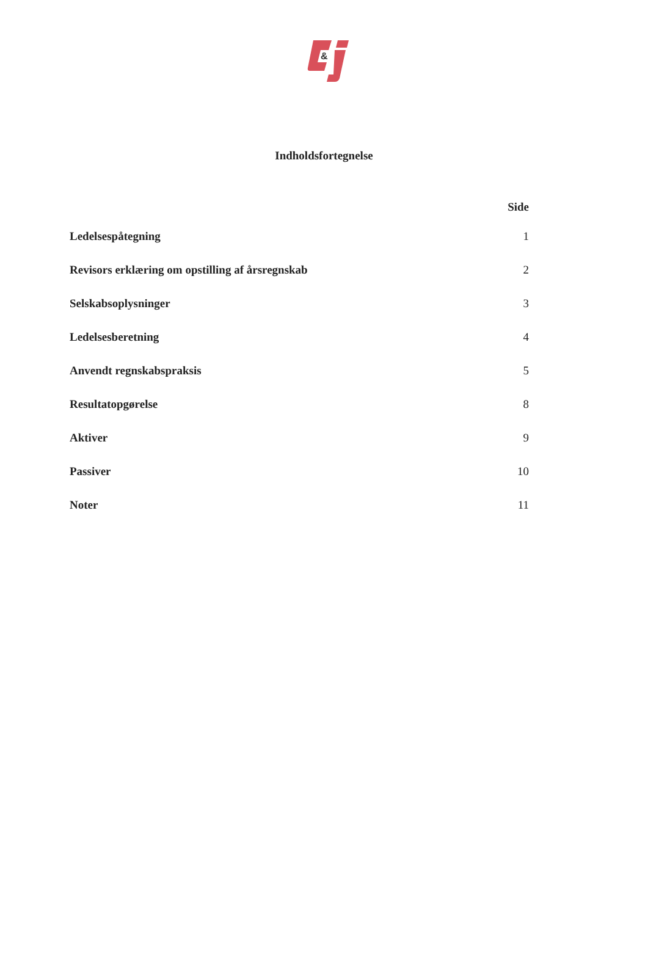&
Indholdsfortegnelse
Side
| Ledelsespåtegning | 1 |
| Revisors erklæring om opstilling af årsregnskab | 2 |
| Selskabsoplysninger | 3 |
| Ledelsesberetning | 4 |
| Anvendt regnskabspraksis | 5 |
| Resultatopgørelse | 8 |
| Aktiver | 9 |
| Passiver | 10 |
| Noter | 11 |